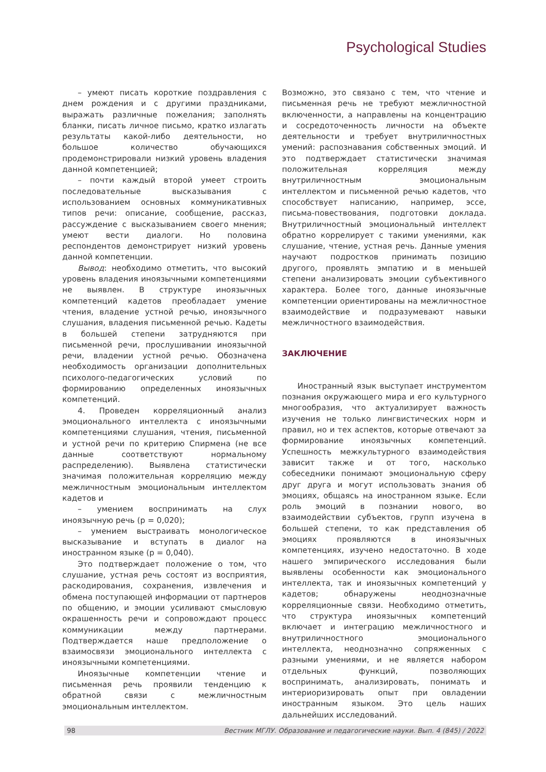Psychological Studies
– умеют писать короткие поздравления с днем рождения и с другими праздниками, выражать различные пожелания; заполнять бланки, писать личное письмо, кратко излагать результаты какой-либо деятельности, но большое количество обучающихся продемонстрировали низкий уровень владения данной компетенцией;
– почти каждый второй умеет строить последовательные высказывания с использованием основных коммуникативных типов речи: описание, сообщение, рассказ, рассуждение с высказыванием своего мнения; умеют вести диалоги. Но половина респондентов демонстрирует низкий уровень данной компетенции.
Вывод: необходимо отметить, что высокий уровень владения иноязычными компетенциями не выявлен. В структуре иноязычных компетенций кадетов преобладает умение чтения, владение устной речью, иноязычного слушания, владения письменной речью. Кадеты в большей степени затрудняются при письменной речи, прослушивании иноязычной речи, владении устной речью. Обозначена необходимость организации дополнительных психолого-педагогических условий по формированию определенных иноязычных компетенций.
4. Проведен корреляционный анализ эмоционального интеллекта с иноязычными компетенциями слушания, чтения, письменной и устной речи по критерию Спирмена (не все данные соответствуют нормальному распределению). Выявлена статистически значимая положительная корреляцию между межличностным эмоциональным интеллектом кадетов и
– умением воспринимать на слух иноязычную речь (p = 0,020);
– умением выстраивать монологическое высказывание и вступать в диалог на иностранном языке (p = 0,040).
Это подтверждает положение о том, что слушание, устная речь состоят из восприятия, раскодирования, сохранения, извлечения и обмена поступающей информации от партнеров по общению, и эмоции усиливают смысловую окрашенность речи и сопровождают процесс коммуникации между партнерами. Подтверждается наше предположение о взаимосвязи эмоционального интеллекта с иноязычными компетенциями.
Иноязычные компетенции чтение и письменная речь проявили тенденцию к обратной связи с межличностным эмоциональным интеллектом.
Возможно, это связано с тем, что чтение и письменная речь не требуют межличностной включенности, а направлены на концентрацию и сосредоточенность личности на объекте деятельности и требует внутриличностных умений: распознавания собственных эмоций. И это подтверждает статистически значимая положительная корреляция между внутриличностным эмоциональным интеллектом и письменной речью кадетов, что способствует написанию, например, эссе, письма-повествования, подготовки доклада. Внутриличностный эмоциональный интеллект обратно коррелирует с такими умениями, как слушание, чтение, устная речь. Данные умения научают подростков принимать позицию другого, проявлять эмпатию и в меньшей степени анализировать эмоции субъективного характера. Более того, данные иноязычные компетенции ориентированы на межличностное взаимодействие и подразумевают навыки межличностного взаимодействия.
ЗАКЛЮЧЕНИЕ
Иностранный язык выступает инструментом познания окружающего мира и его культурного многообразия, что актуализирует важность изучения не только лингвистических норм и правил, но и тех аспектов, которые отвечают за формирование иноязычных компетенций. Успешность межкультурного взаимодействия зависит также и от того, насколько собеседники понимают эмоциональную сферу друг друга и могут использовать знания об эмоциях, общаясь на иностранном языке. Если роль эмоций в познании нового, во взаимодействии субъектов, групп изучена в большей степени, то как представления об эмоциях проявляются в иноязычных компетенциях, изучено недостаточно. В ходе нашего эмпирического исследования были выявлены особенности как эмоционального интеллекта, так и иноязычных компетенций у кадетов; обнаружены неоднозначные корреляционные связи. Необходимо отметить, что структура иноязычных компетенций включает и интеграцию межличностного и внутриличностного эмоционального интеллекта, неоднозначно сопряженных с разными умениями, и не является набором отдельных функций, позволяющих воспринимать, анализировать, понимать и интериоризировать опыт при овладении иностранным языком. Это цель наших дальнейших исследований.
98 Вестник МГЛУ. Образование и педагогические науки. Вып. 4 (845) / 2022